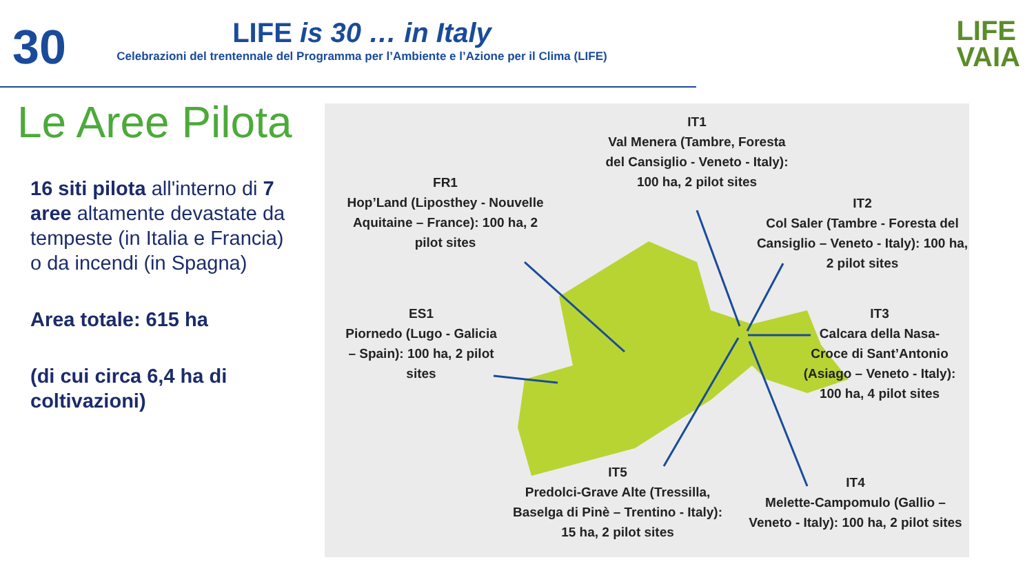30
LIFE is 30 … in Italy
Celebrazioni del trentennale del Programma per l’Ambiente e l’Azione per il Clima (LIFE)
LIFE
VAIA
Le Aree Pilota
16 siti pilota all'interno di 7 aree altamente devastate da tempeste (in Italia e Francia) o da incendi (in Spagna)
Area totale: 615 ha
(di cui circa 6,4 ha di coltivazioni)
FR1
Hop’Land (Liposthey - Nouvelle Aquitaine – France): 100 ha, 2 pilot sites
ES1
Piornedo (Lugo - Galicia – Spain): 100 ha, 2 pilot sites
IT1
Val Menera (Tambre, Foresta del Cansiglio - Veneto - Italy): 100 ha, 2 pilot sites
IT2
Col Saler (Tambre - Foresta del Cansiglio – Veneto - Italy): 100 ha, 2 pilot sites
IT3
Calcara della Nasa- Croce di Sant’Antonio (Asiago – Veneto - Italy): 100 ha, 4 pilot sites
IT5
Predolci-Grave Alte (Tressilla, Baselga di Pinè – Trentino - Italy): 15 ha, 2 pilot sites
IT4
Melette-Campomulo (Gallio – Veneto - Italy): 100 ha, 2 pilot sites